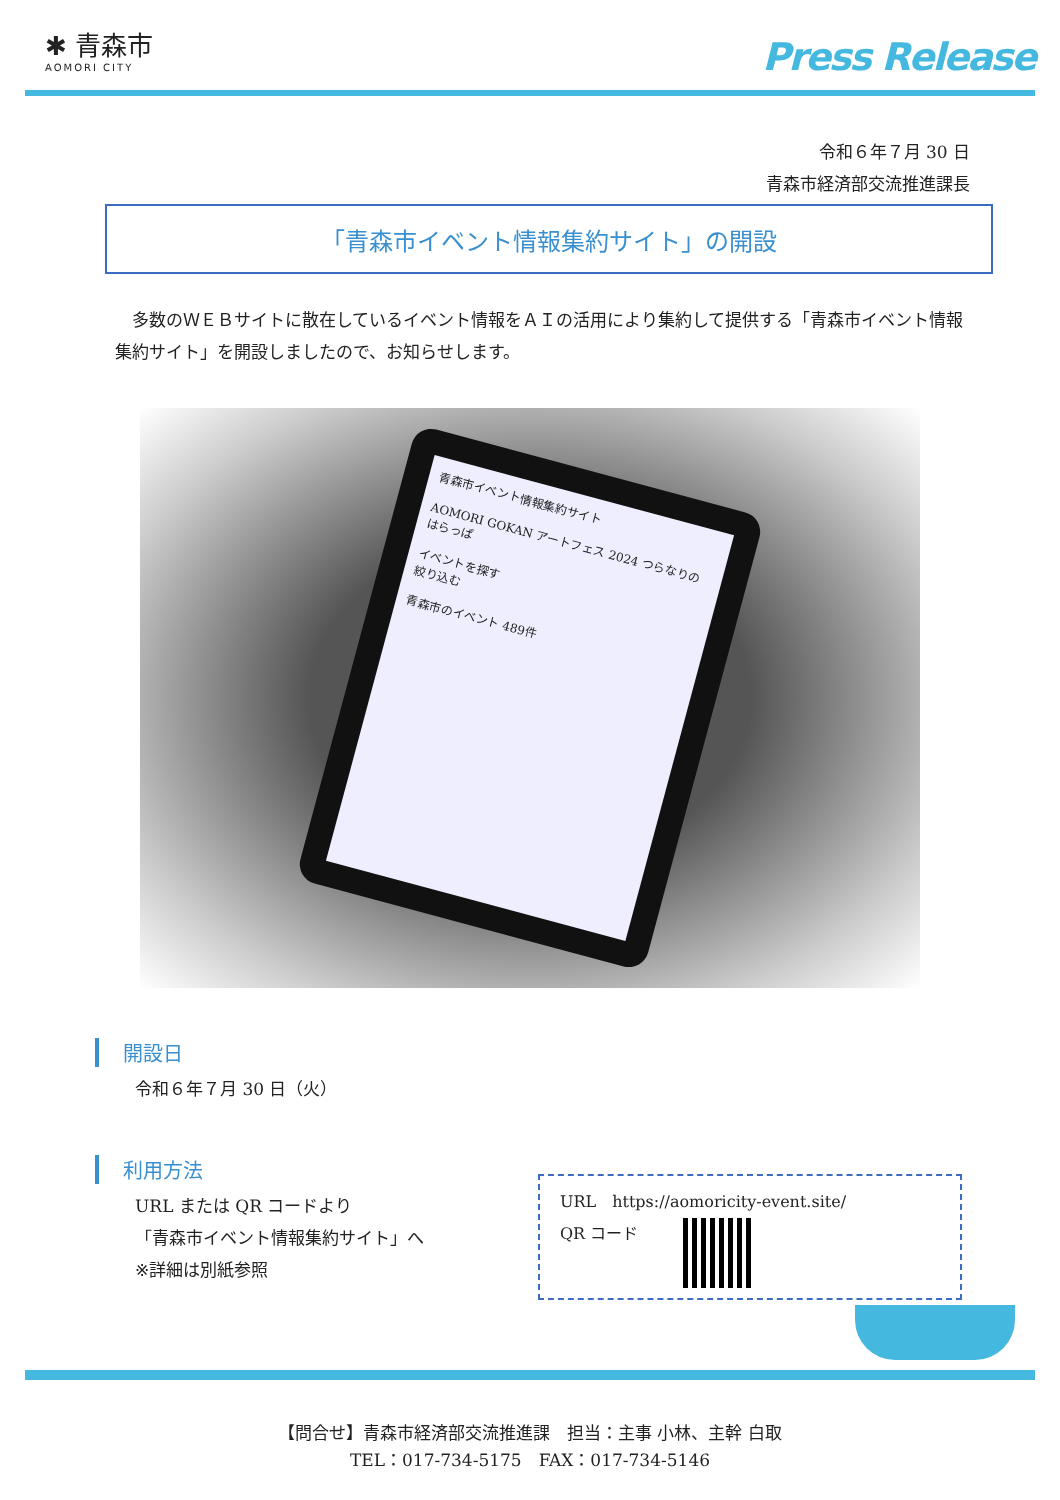✱ 青森市
AOMORI CITY
Press Release
令和６年７月 30 日
青森市経済部交流推進課長
「青森市イベント情報集約サイト」の開設
多数のＷＥＢサイトに散在しているイベント情報をＡＩの活用により集約して提供する「青森市イベント情報集約サイト」を開設しましたので、お知らせします。
青森市イベント情報集約サイト
AOMORI GOKAN アートフェス 2024 つらなりのはらっぱ
イベントを探す
絞り込む
青森市のイベント 489件
開設日
令和６年７月 30 日（火）
利用方法
URL または QR コードより
「青森市イベント情報集約サイト」へ
※詳細は別紙参照
URL　https://aomoricity-event.site/
QR コード
【問合せ】青森市経済部交流推進課　担当：主事 小林、主幹 白取
TEL：017-734-5175　FAX：017-734-5146